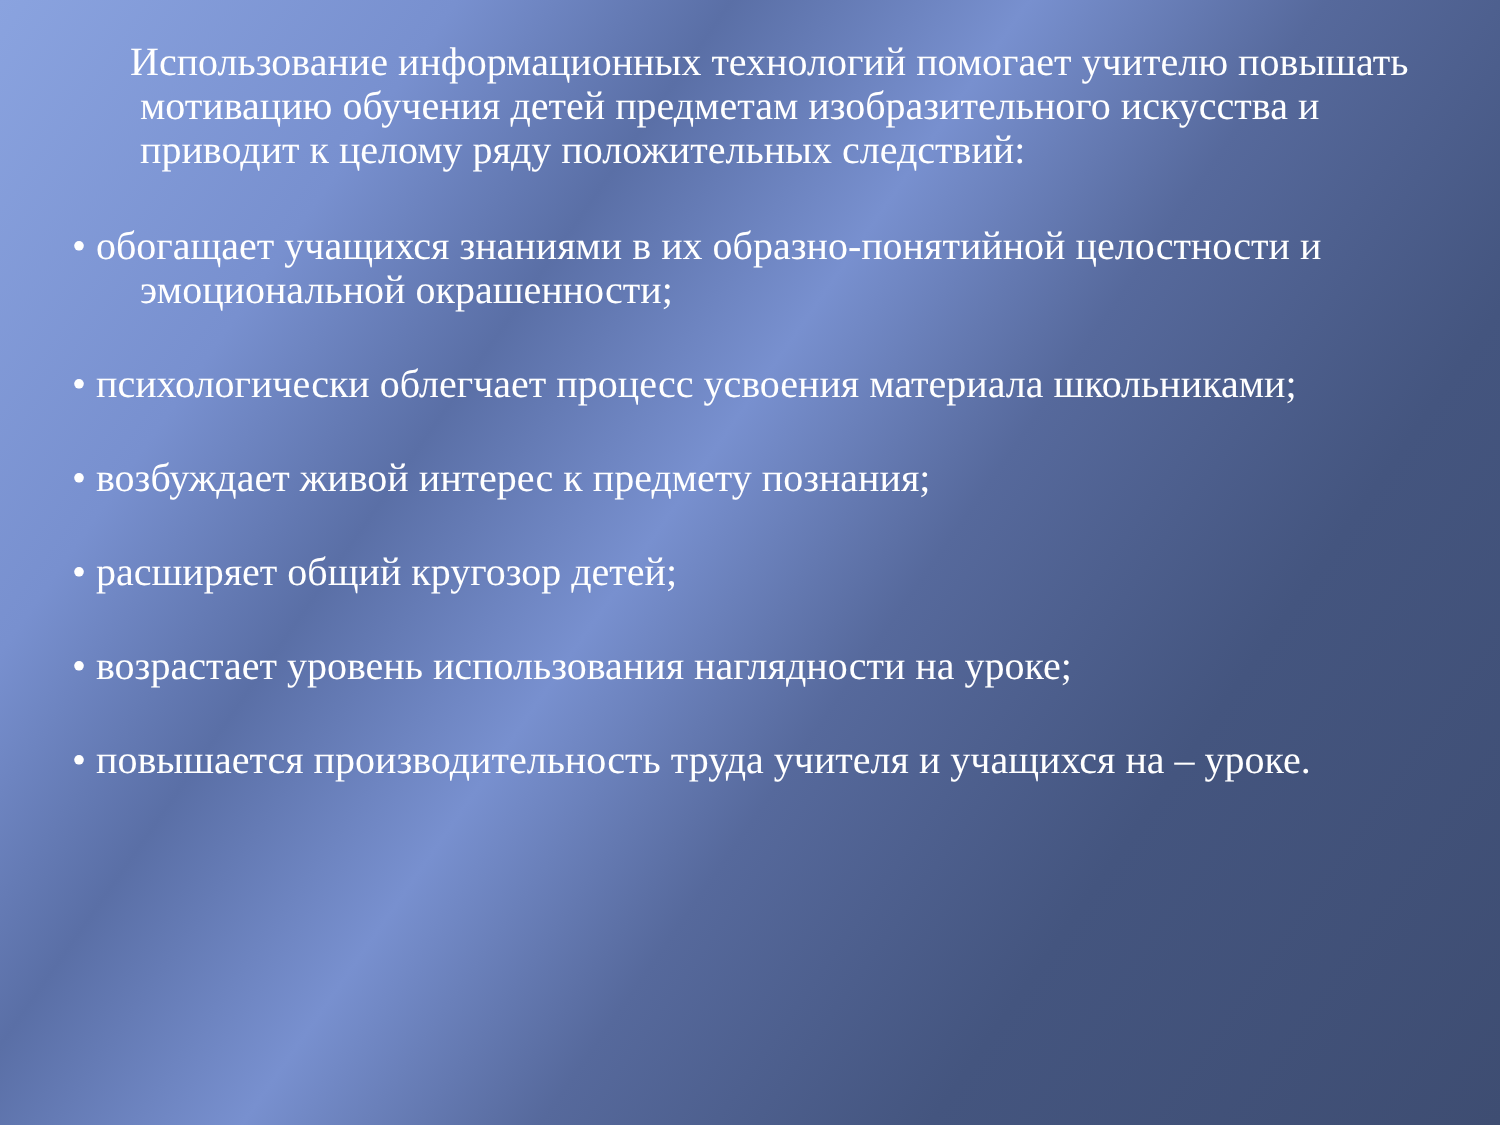Использование информационных технологий помогает учителю повышать мотивацию обучения детей предметам изобразительного искусства и приводит к целому ряду положительных следствий:
• обогащает учащихся знаниями в их образно-понятийной целостности и эмоциональной окрашенности;
• психологически облегчает процесс усвоения материала школьниками;
• возбуждает живой интерес к предмету познания;
• расширяет общий кругозор детей;
• возрастает уровень использования наглядности на уроке;
• повышается производительность труда учителя и учащихся на – уроке.